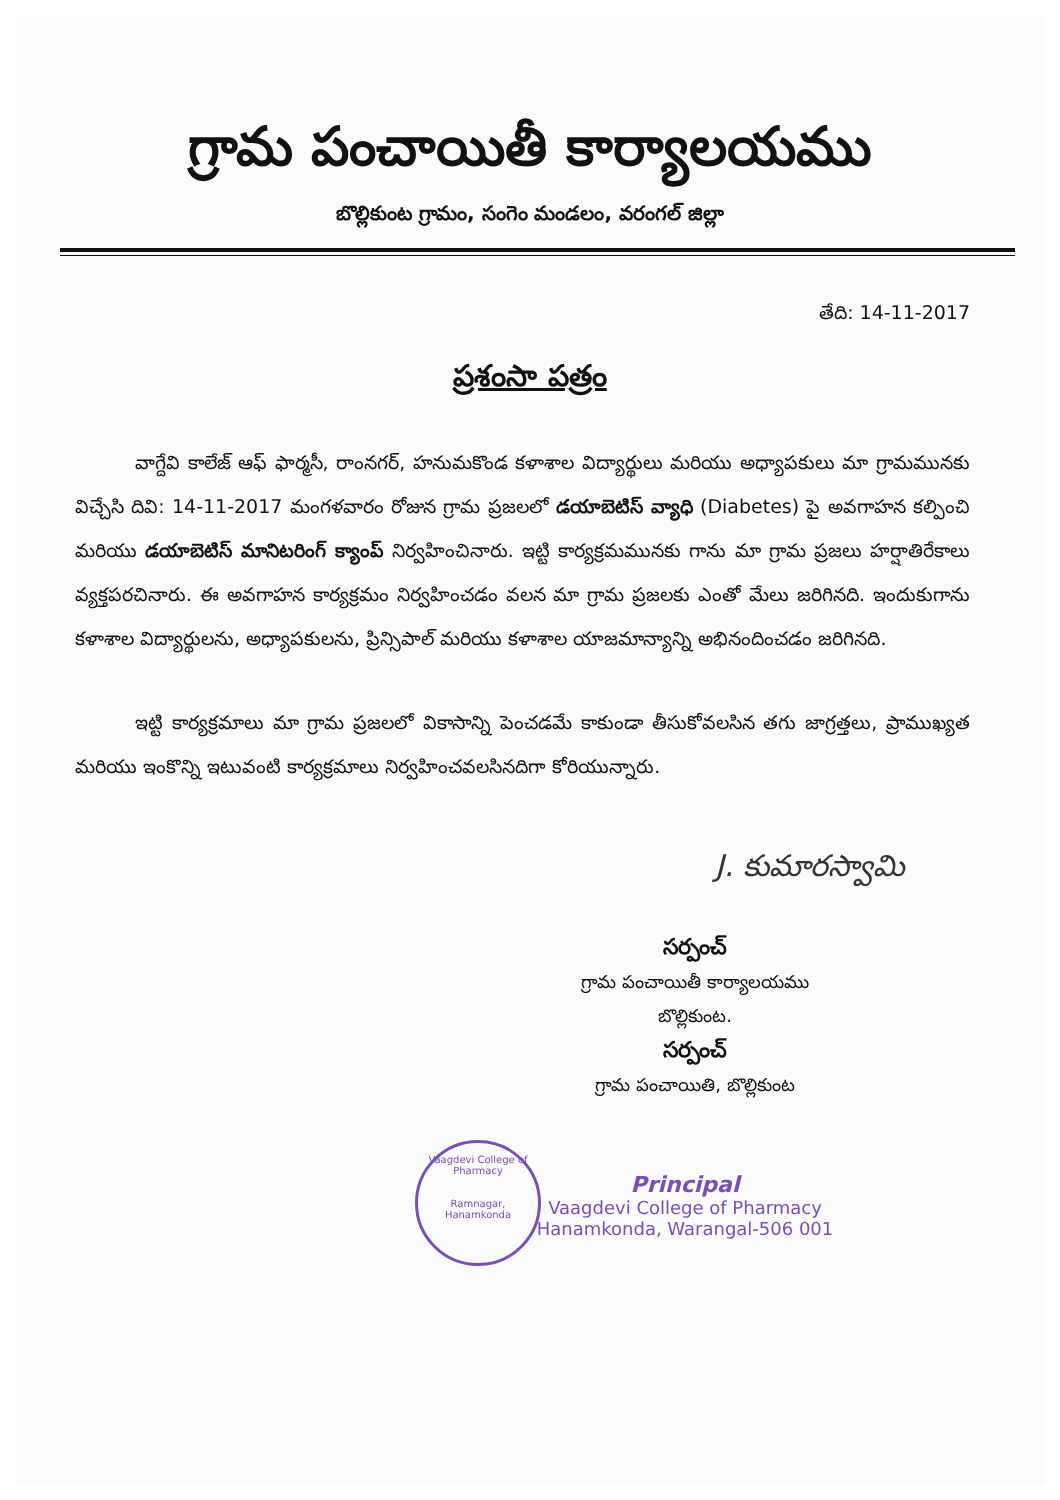గ్రామ పంచాయితీ కార్యాలయము
బొల్లికుంట గ్రామం, సంగెం మండలం, వరంగల్ జిల్లా
తేది: 14-11-2017
ప్రశంసా పత్రం
వాగ్దేవి కాలేజ్ ఆఫ్ ఫార్మసీ, రాంనగర్, హనుమకొండ కళాశాల విద్యార్థులు మరియు అధ్యాపకులు మా గ్రామమునకు విచ్చేసి దివి: 14-11-2017 మంగళవారం రోజున గ్రామ ప్రజలలో డయాబెటిస్ వ్యాధి (Diabetes) పై అవగాహన కల్పించి మరియు డయాబెటిస్ మానిటరింగ్ క్యాంప్ నిర్వహించినారు. ఇట్టి కార్యక్రమమునకు గాను మా గ్రామ ప్రజలు హర్షాతిరేకాలు వ్యక్తపరచినారు. ఈ అవగాహన కార్యక్రమం నిర్వహించడం వలన మా గ్రామ ప్రజలకు ఎంతో మేలు జరిగినది. ఇందుకుగాను కళాశాల విద్యార్థులను, అధ్యాపకులను, ప్రిన్సిపాల్ మరియు కళాశాల యాజమాన్యాన్ని అభినందించడం జరిగినది.
ఇట్టి కార్యక్రమాలు మా గ్రామ ప్రజలలో వికాసాన్ని పెంచడమే కాకుండా తీసుకోవలసిన తగు జాగ్రత్తలు, ప్రాముఖ్యత మరియు ఇంకొన్ని ఇటువంటి కార్యక్రమాలు నిర్వహించవలసినదిగా కోరియున్నారు.
J. కుమారస్వామి
సర్పంచ్
గ్రామ పంచాయితీ కార్యాలయము
బొల్లికుంట.
సర్పంచ్
గ్రామ పంచాయితి, బొల్లికుంట
Principal
Vaagdevi College of Pharmacy
Hanamkonda, Warangal-506 001
Vaagdevi College of Pharmacy
Ramnagar, Hanamkonda